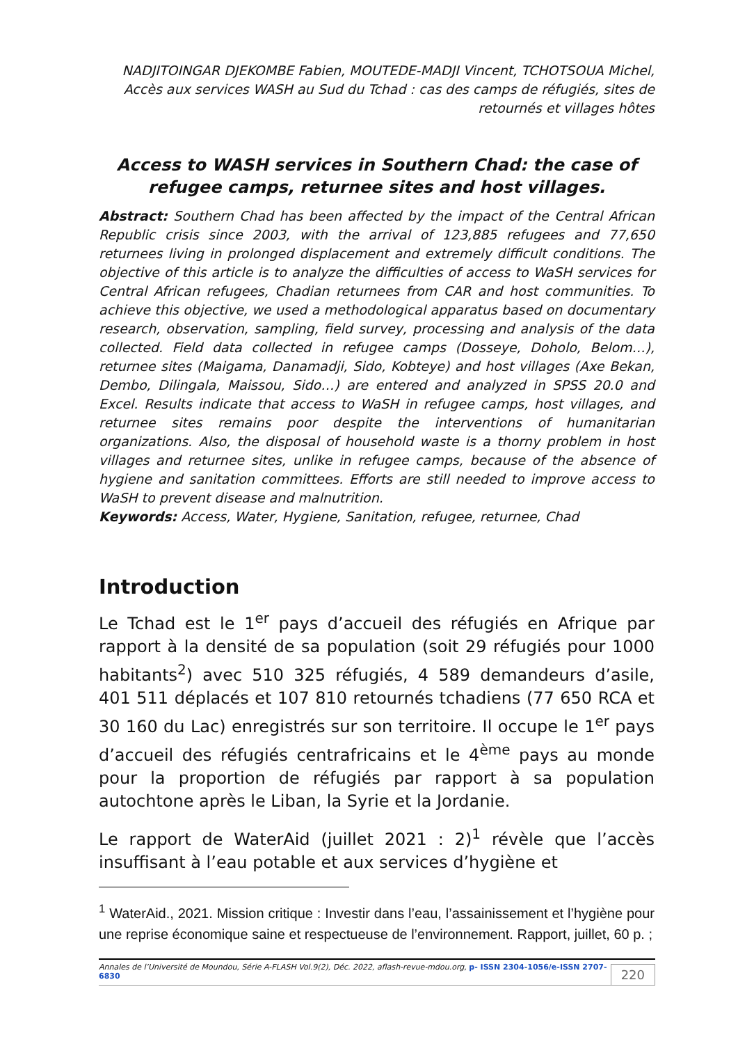NADJITOINGAR DJEKOMBE Fabien, MOUTEDE-MADJI Vincent, TCHOTSOUA Michel, Accès aux services WASH au Sud du Tchad : cas des camps de réfugiés, sites de retournés et villages hôtes
Access to WASH services in Southern Chad: the case of refugee camps, returnee sites and host villages.
Abstract: Southern Chad has been affected by the impact of the Central African Republic crisis since 2003, with the arrival of 123,885 refugees and 77,650 returnees living in prolonged displacement and extremely difficult conditions. The objective of this article is to analyze the difficulties of access to WaSH services for Central African refugees, Chadian returnees from CAR and host communities. To achieve this objective, we used a methodological apparatus based on documentary research, observation, sampling, field survey, processing and analysis of the data collected. Field data collected in refugee camps (Dosseye, Doholo, Belom…), returnee sites (Maigama, Danamadji, Sido, Kobteye) and host villages (Axe Bekan, Dembo, Dilingala, Maissou, Sido…) are entered and analyzed in SPSS 20.0 and Excel. Results indicate that access to WaSH in refugee camps, host villages, and returnee sites remains poor despite the interventions of humanitarian organizations. Also, the disposal of household waste is a thorny problem in host villages and returnee sites, unlike in refugee camps, because of the absence of hygiene and sanitation committees. Efforts are still needed to improve access to WaSH to prevent disease and malnutrition.
Keywords: Access, Water, Hygiene, Sanitation, refugee, returnee, Chad
Introduction
Le Tchad est le 1<sup>er</sup> pays d’accueil des réfugiés en Afrique par rapport à la densité de sa population (soit 29 réfugiés pour 1000 habitants<sup>2</sup>) avec 510 325 réfugiés, 4 589 demandeurs d’asile, 401 511 déplacés et 107 810 retournés tchadiens (77 650 RCA et 30 160 du Lac) enregistrés sur son territoire. Il occupe le 1<sup>er</sup> pays d’accueil des réfugiés centrafricains et le 4<sup>ème</sup> pays au monde pour la proportion de réfugiés par rapport à sa population autochtone après le Liban, la Syrie et la Jordanie.
Le rapport de WaterAid (juillet 2021 : 2)<sup>1</sup> révèle que l’accès insuffisant à l’eau potable et aux services d’hygiène et
<sup>1</sup> WaterAid., 2021. Mission critique : Investir dans l’eau, l’assainissement et l’hygiène pour une reprise économique saine et respectueuse de l’environnement. Rapport, juillet, 60 p. ;
Annales de l’Université de Moundou, Série A-FLASH Vol.9(2), Déc. 2022, aflash-revue-mdou.org, p- ISSN 2304-1056/e-ISSN 2707-6830
220